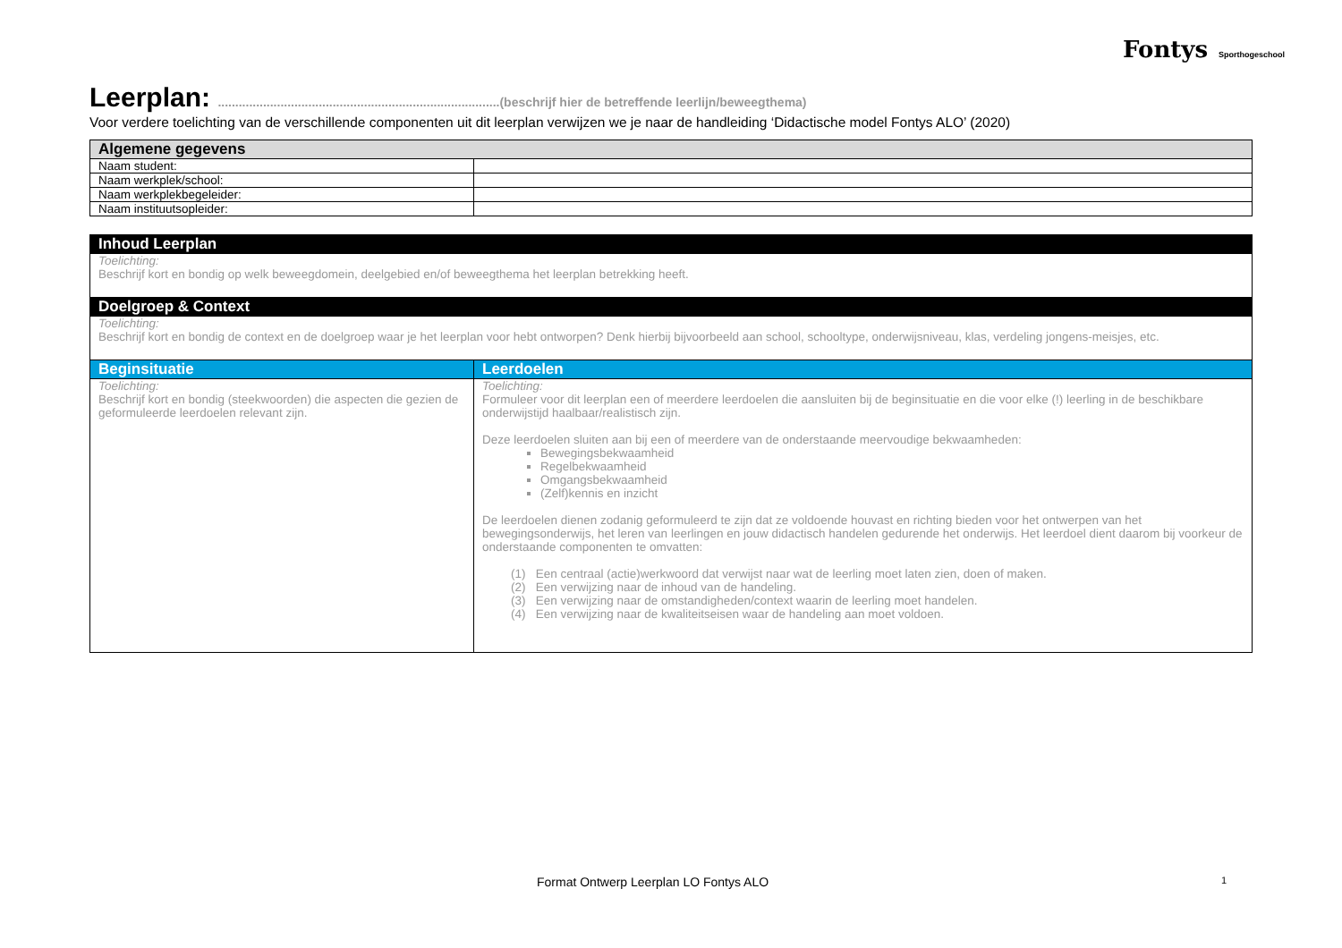Fontys Sporthogeschool
Leerplan: .................................................................................(beschrijf hier de betreffende leerlijn/beweegthema)
Voor verdere toelichting van de verschillende componenten uit dit leerplan verwijzen we je naar de handleiding ‘Didactische model Fontys ALO’ (2020)
| Algemene gegevens | |
| --- | --- |
| Naam student: | |
| Naam werkplek/school: | |
| Naam werkplekbegeleider: | |
| Naam instituutsopleider: | |
| Inhoud Leerplan | |
| --- | --- |
| Toelichting: Beschrijf kort en bondig op welk beweegdomein, deelgebied en/of beweegthema het leerplan betrekking heeft. | |
| Doelgroep & Context | |
| Toelichting: Beschrijf kort en bondig de context en de doelgroep waar je het leerplan voor hebt ontworpen? Denk hierbij bijvoorbeeld aan school, schooltype, onderwijsniveau, klas, verdeling jongens-meisjes, etc. | |
| Beginsituatie | Leerdoelen |
| Toelichting: Beschrijf kort en bondig (steekwoorden) die aspecten die gezien de geformuleerde leerdoelen relevant zijn. | Toelichting: Formuleer voor dit leerplan een of meerdere leerdoelen die aansluiten bij de beginsituatie en die voor elke (!) leerling in de beschikbare onderwijstijd haalbaar/realistisch zijn. Deze leerdoelen sluiten aan bij een of meerdere van de onderstaande meervoudige bekwaamheden: Bewegingsbekwaamheid Regelbekwaamheid Omgangsbekwaamheid (Zelf)kennis en inzicht De leerdoelen dienen zodanig geformuleerd te zijn dat ze voldoende houvast en richting bieden voor het ontwerpen van het bewegingsonderwijs, het leren van leerlingen en jouw didactisch handelen gedurende het onderwijs. Het leerdoel dient daarom bij voorkeur de onderstaande componenten te omvatten: (1) Een centraal (actie)werkwoord dat verwijst naar wat de leerling moet laten zien, doen of maken. (2) Een verwijzing naar de inhoud van de handeling. (3) Een verwijzing naar de omstandigheden/context waarin de leerling moet handelen. (4) Een verwijzing naar de kwaliteitseisen waar de handeling aan moet voldoen. |
Format Ontwerp Leerplan LO Fontys ALO
1